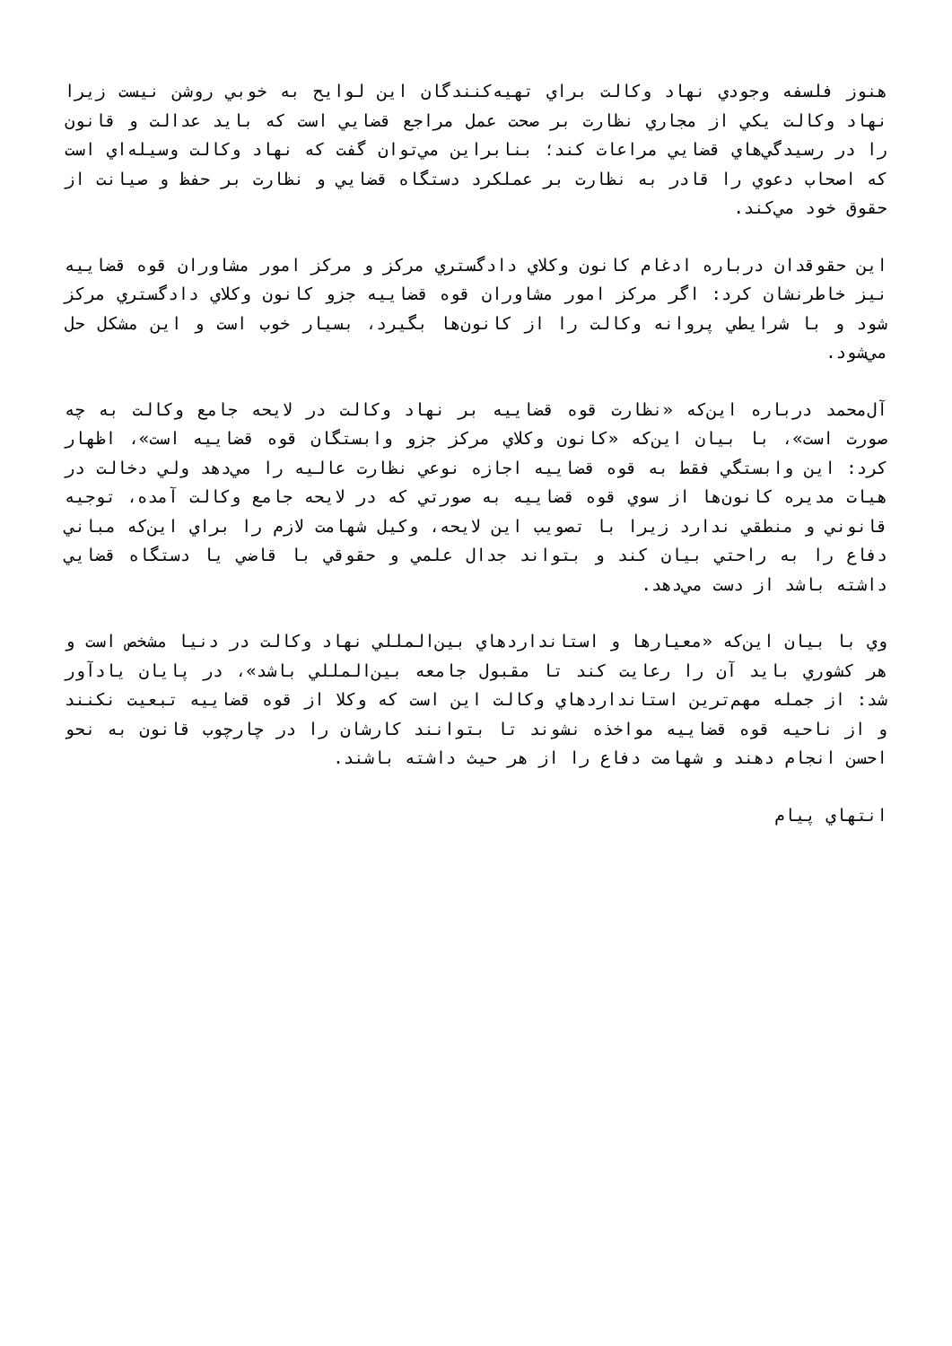هنوز فلسفه وجودي نهاد وكالت براي تهيه‌كنندگان اين لوايح به خوبي روشن نيست زيرا نهاد وكالت يكي از مجاري نظارت بر صحت عمل مراجع قضايي است كه بايد عدالت و قانون را در رسيدگي‌هاي قضايي مراعات كند؛ بنابراين مي‌توان گفت كه نهاد وكالت وسيله‌اي است كه اصحاب دعوي را قادر به نظارت بر عملكرد دستگاه قضايي و نظارت بر حفظ و صيانت از حقوق خود مي‌كند.
اين حقوقدان درباره ادغام كانون وكلاي دادگستري مركز و مركز امور مشاوران قوه قضاييه نيز خاطرنشان كرد: اگر مركز امور مشاوران قوه قضاييه جزو كانون وكلاي دادگستري مركز شود و با شرايطي پروانه وكالت را از كانون‌ها بگيرد، بسيار خوب است و اين مشكل حل مي‌شود.
آل‌محمد درباره اين‌كه «نظارت قوه قضاييه بر نهاد وكالت در لايحه جامع وكالت به چه صورت است»، با بيان اين‌كه «كانون وكلاي مركز جزو وابستگان قوه قضاييه است»، اظهار كرد: اين وابستگي فقط به قوه قضاييه اجازه نوعي نظارت عاليه را مي‌دهد ولي دخالت در هيات مديره كانون‌ها از سوي قوه قضاييه به صورتي كه در لايحه جامع وكالت آمده، توجيه قانوني و منطقي ندارد زيرا با تصويب اين لايحه، وكيل شهامت لازم را براي اين‌كه مباني دفاع را به راحتي بيان كند و بتواند جدال علمي و حقوقي با قاضي يا دستگاه قضايي داشته باشد از دست مي‌دهد.
وي با بيان اين‌كه «معيارها و استانداردهاي بين‌المللي نهاد وكالت در دنيا مشخص است و هر كشوري بايد آن را رعايت كند تا مقبول جامعه بين‌المللي باشد»، در پايان يادآور شد: از جمله مهم‌ترين استانداردهاي وكالت اين است كه وكلا از قوه قضاييه تبعيت نكنند و از ناحيه قوه قضاييه مواخذه نشوند تا بتوانند كارشان را در چارچوب قانون به نحو احسن انجام دهند و شهامت دفاع را از هر حيث داشته باشند.
انتهاي پيام